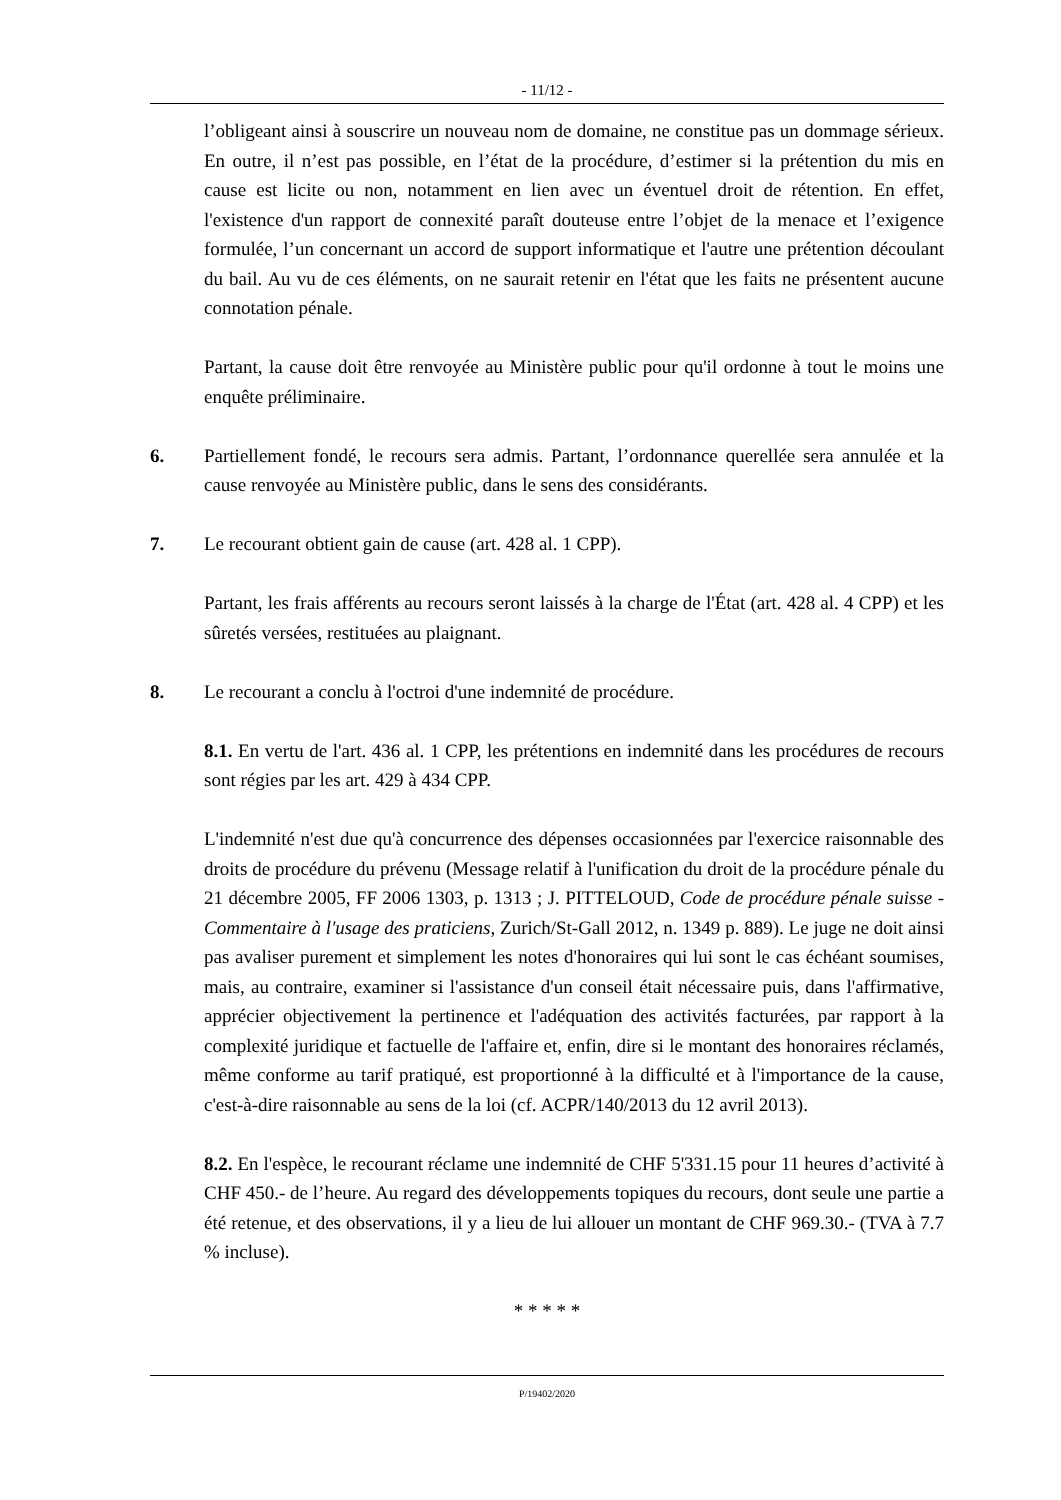- 11/12 -
l’obligeant ainsi à souscrire un nouveau nom de domaine, ne constitue pas un dommage sérieux. En outre, il n’est pas possible, en l’état de la procédure, d’estimer si la prétention du mis en cause est licite ou non, notamment en lien avec un éventuel droit de rétention. En effet, l'existence d'un rapport de connexité paraît douteuse entre l’objet de la menace et l’exigence formulée, l’un concernant un accord de support informatique et l'autre une prétention découlant du bail. Au vu de ces éléments, on ne saurait retenir en l'état que les faits ne présentent aucune connotation pénale.
Partant, la cause doit être renvoyée au Ministère public pour qu'il ordonne à tout le moins une enquête préliminaire.
6. Partiellement fondé, le recours sera admis. Partant, l’ordonnance querellée sera annulée et la cause renvoyée au Ministère public, dans le sens des considérants.
7. Le recourant obtient gain de cause (art. 428 al. 1 CPP).
Partant, les frais afférents au recours seront laissés à la charge de l'État (art. 428 al. 4 CPP) et les sûretés versées, restituées au plaignant.
8. Le recourant a conclu à l'octroi d'une indemnité de procédure.
8.1. En vertu de l'art. 436 al. 1 CPP, les prétentions en indemnité dans les procédures de recours sont régies par les art. 429 à 434 CPP.
L'indemnité n'est due qu'à concurrence des dépenses occasionnées par l'exercice raisonnable des droits de procédure du prévenu (Message relatif à l'unification du droit de la procédure pénale du 21 décembre 2005, FF 2006 1303, p. 1313 ; J. PITTELOUD, Code de procédure pénale suisse - Commentaire à l'usage des praticiens, Zurich/St-Gall 2012, n. 1349 p. 889). Le juge ne doit ainsi pas avaliser purement et simplement les notes d'honoraires qui lui sont le cas échéant soumises, mais, au contraire, examiner si l'assistance d'un conseil était nécessaire puis, dans l'affirmative, apprécier objectivement la pertinence et l'adéquation des activités facturées, par rapport à la complexité juridique et factuelle de l'affaire et, enfin, dire si le montant des honoraires réclamés, même conforme au tarif pratiqué, est proportionné à la difficulté et à l'importance de la cause, c'est-à-dire raisonnable au sens de la loi (cf. ACPR/140/2013 du 12 avril 2013).
8.2. En l'espèce, le recourant réclame une indemnité de CHF 5'331.15 pour 11 heures d’activité à CHF 450.- de l’heure. Au regard des développements topiques du recours, dont seule une partie a été retenue, et des observations, il y a lieu de lui allouer un montant de CHF 969.30.- (TVA à 7.7 % incluse).
* * * * *
P/19402/2020